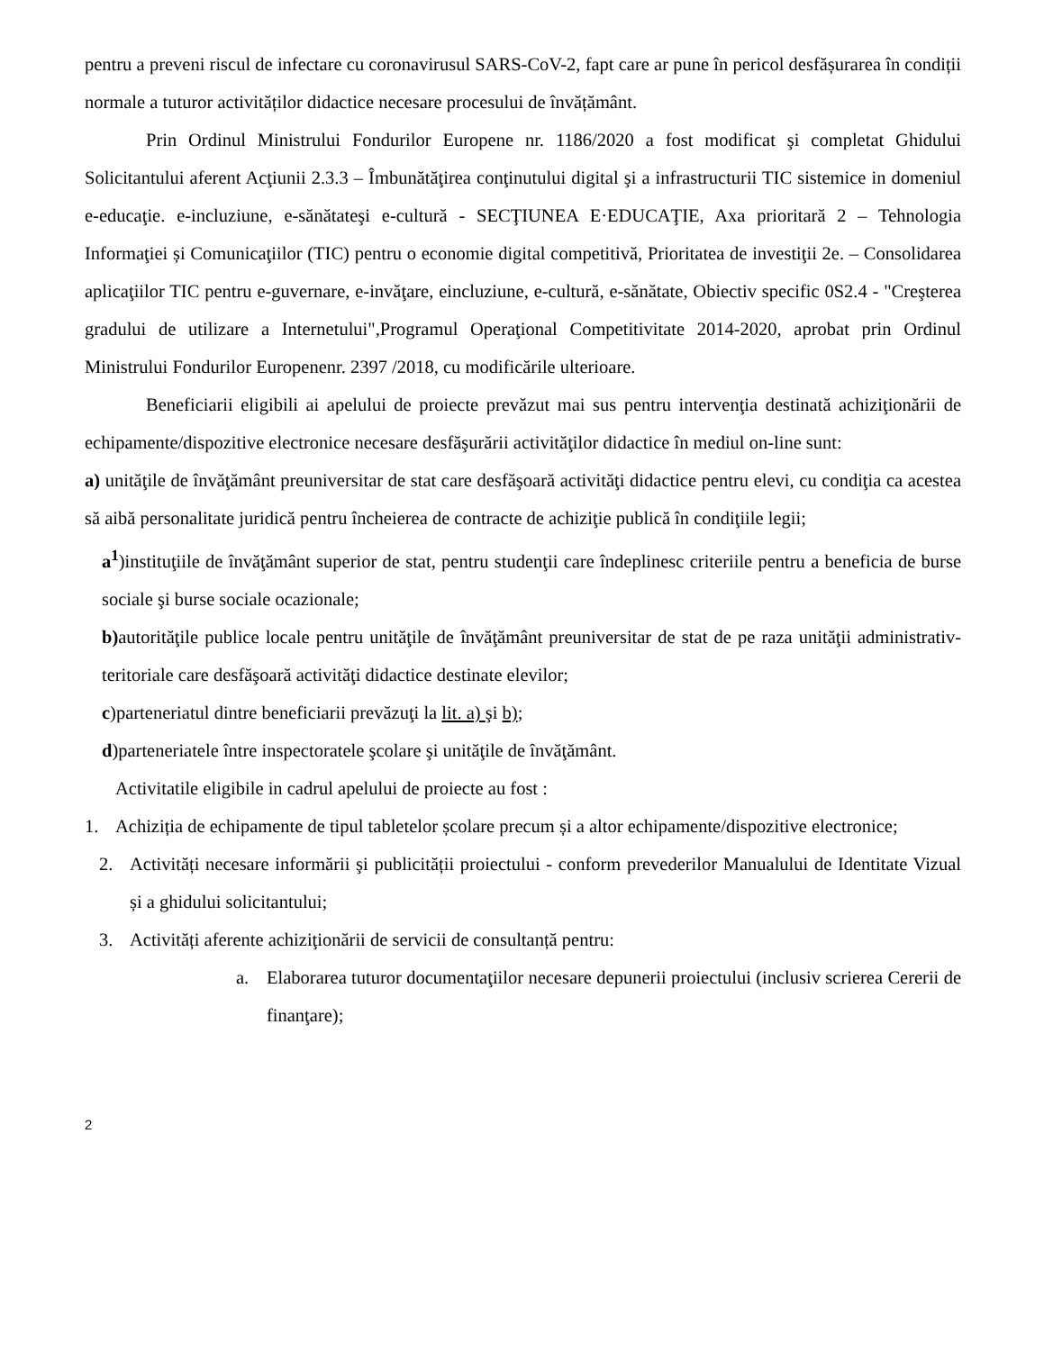pentru a preveni riscul de infectare cu coronavirusul SARS-CoV-2, fapt care ar pune în pericol desfășurarea în condiții normale a tuturor activităților didactice necesare procesului de învățământ.
Prin Ordinul Ministrului Fondurilor Europene nr. 1186/2020 a fost modificat şi completat Ghidului Solicitantului aferent Acţiunii 2.3.3 – Îmbunătăţirea conţinutului digital şi a infrastructurii TIC sistemice in domeniul e-educaţie. e-incluziune, e-sănătateşi e-cultură - SECŢIUNEA E·EDUCAŢIE, Axa prioritară 2 – Tehnologia Informaţiei și Comunicaţiilor (TIC) pentru o economie digital competitivă, Prioritatea de investiţii 2e. – Consolidarea aplicaţiilor TIC pentru e-guvernare, e-invăţare, eincluziune, e-cultură, e-sănătate, Obiectiv specific 0S2.4 - "Creşterea gradului de utilizare a Internetului",Programul Operaţional Competitivitate 2014-2020, aprobat prin Ordinul Ministrului Fondurilor Europenenr. 2397 /2018, cu modificările ulterioare.
Beneficiarii eligibili ai apelului de proiecte prevăzut mai sus pentru intervenţia destinată achiziţionării de echipamente/dispozitive electronice necesare desfăşurării activităţilor didactice în mediul on-line sunt:
a) unităţile de învăţământ preuniversitar de stat care desfăşoară activităţi didactice pentru elevi, cu condiţia ca acestea să aibă personalitate juridică pentru încheierea de contracte de achiziţie publică în condiţiile legii;
a<sup>1</sup>)instituţiile de învăţământ superior de stat, pentru studenţii care îndeplinesc criteriile pentru a beneficia de burse sociale şi burse sociale ocazionale;
b) autorităţile publice locale pentru unităţile de învăţământ preuniversitar de stat de pe raza unităţii administrativ-teritoriale care desfăşoară activităţi didactice destinate elevilor;
c)parteneriatul dintre beneficiarii prevăzuţi la lit. a) şi b);
d)parteneriatele între inspectoratele şcolare şi unităţile de învăţământ.
Activitatile eligibile in cadrul apelului de proiecte au fost :
1. Achiziția de echipamente de tipul tabletelor școlare precum și a altor echipamente/dispozitive electronice;
2. Activități necesare informării şi publicității proiectului - conform prevederilor Manualului de Identitate Vizual și a ghidului solicitantului;
3. Activități aferente achiziţionării de servicii de consultanță pentru:
a. Elaborarea tuturor documentaţiilor necesare depunerii proiectului (inclusiv scrierea Cererii de finanţare);
2